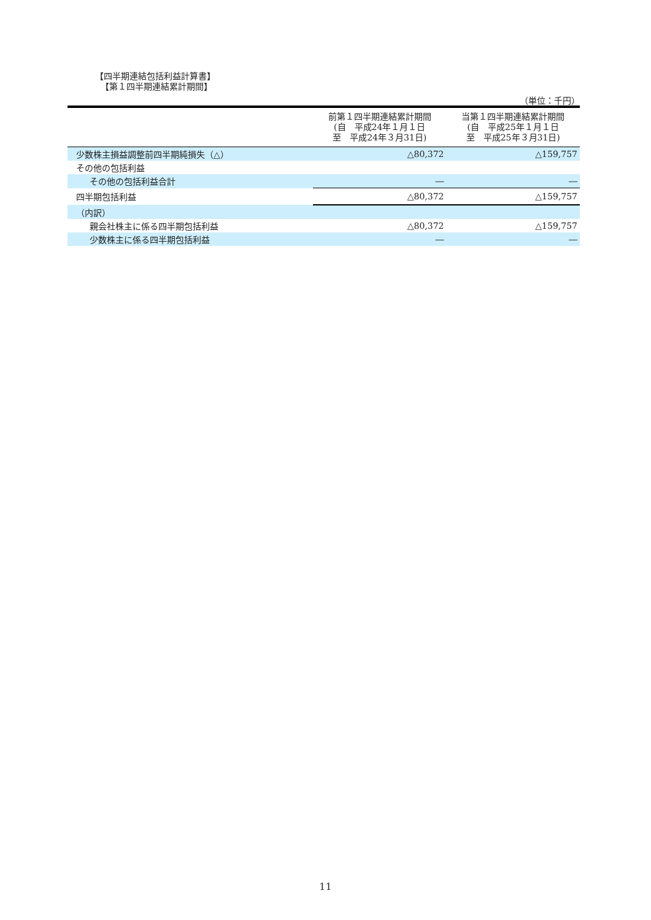【四半期連結包括利益計算書】
【第１四半期連結累計期間】
（単位：千円）
| | 前第１四半期連結累計期間 (自 平成24年１月１日 至 平成24年３月31日) | 当第１四半期連結累計期間 (自 平成25年１月１日 至 平成25年３月31日) |
| --- | --- | --- |
| 少数株主損益調整前四半期純損失（△） | △80,372 | △159,757 |
| その他の包括利益 | | |
| その他の包括利益合計 | ― | ― |
| 四半期包括利益 | △80,372 | △159,757 |
| （内訳） | | |
| 親会社株主に係る四半期包括利益 | △80,372 | △159,757 |
| 少数株主に係る四半期包括利益 | ― | ― |
11